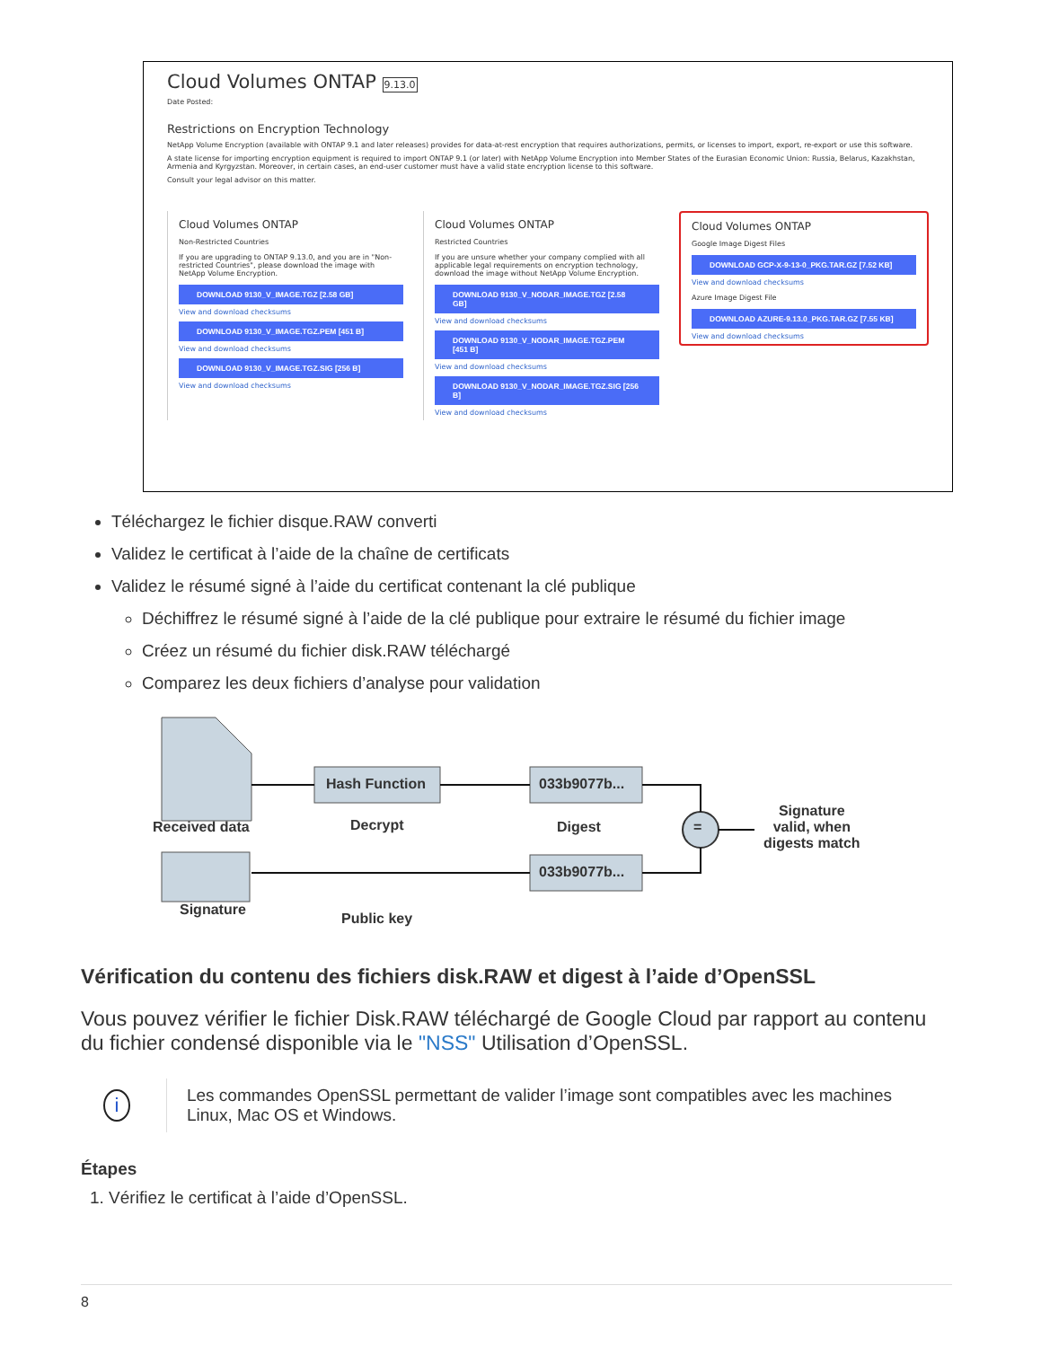Cloud Volumes ONTAP 9.13.0
Date Posted:
Restrictions on Encryption Technology
NetApp Volume Encryption (available with ONTAP 9.1 and later releases) provides for data-at-rest encryption that requires authorizations, permits, or licenses to import, export, re-export or use this software.
A state license for importing encryption equipment is required to import ONTAP 9.1 (or later) with NetApp Volume Encryption into Member States of the Eurasian Economic Union: Russia, Belarus, Kazakhstan, Armenia and Kyrgyzstan. Moreover, in certain cases, an end-user customer must have a valid state encryption license to this software.
Consult your legal advisor on this matter.
Cloud Volumes ONTAP
Non-Restricted Countries
If you are upgrading to ONTAP 9.13.0, and you are in "Non-restricted Countries", please download the image with NetApp Volume Encryption.
DOWNLOAD 9130_V_IMAGE.TGZ [2.58 GB]
View and download checksums
DOWNLOAD 9130_V_IMAGE.TGZ.PEM [451 B]
View and download checksums
DOWNLOAD 9130_V_IMAGE.TGZ.SIG [256 B]
View and download checksums
Cloud Volumes ONTAP
Restricted Countries
If you are unsure whether your company complied with all applicable legal requirements on encryption technology, download the image without NetApp Volume Encryption.
DOWNLOAD 9130_V_NODAR_IMAGE.TGZ [2.58 GB]
View and download checksums
DOWNLOAD 9130_V_NODAR_IMAGE.TGZ.PEM [451 B]
View and download checksums
DOWNLOAD 9130_V_NODAR_IMAGE.TGZ.SIG [256 B]
View and download checksums
Cloud Volumes ONTAP
Google Image Digest Files
DOWNLOAD GCP-X-9-13-0_PKG.TAR.GZ [7.52 KB]
View and download checksums
Azure Image Digest File
DOWNLOAD AZURE-9.13.0_PKG.TAR.GZ [7.55 KB]
View and download checksums
Téléchargez le fichier disque.RAW converti
Validez le certificat à l’aide de la chaîne de certificats
Validez le résumé signé à l’aide du certificat contenant la clé publique
Déchiffrez le résumé signé à l’aide de la clé publique pour extraire le résumé du fichier image
Créez un résumé du fichier disk.RAW téléchargé
Comparez les deux fichiers d’analyse pour validation
Received data
Signature
Hash Function
Decrypt
Public key
033b9077b...
Digest
033b9077b...
=
Signature
valid, when
digests match
Vérification du contenu des fichiers disk.RAW et digest à l’aide d’OpenSSL
Vous pouvez vérifier le fichier Disk.RAW téléchargé de Google Cloud par rapport au contenu du fichier condensé disponible via le "NSS" Utilisation d’OpenSSL.
i
Les commandes OpenSSL permettant de valider l’image sont compatibles avec les machines Linux, Mac OS et Windows.
Étapes
1. Vérifiez le certificat à l’aide d’OpenSSL.
8